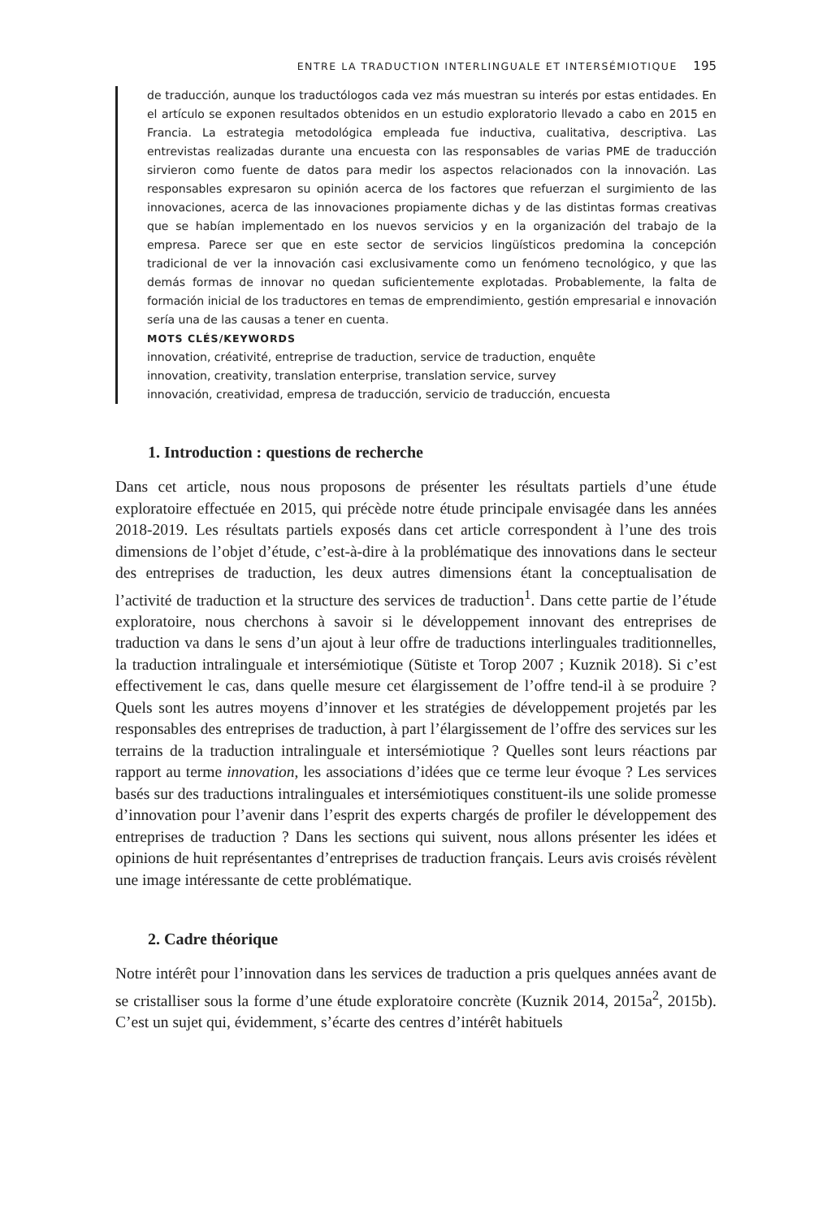ENTRE LA TRADUCTION INTERLINGUALE ET INTERSÉMIOTIQUE 195
de traducción, aunque los traductólogos cada vez más muestran su interés por estas entidades. En el artículo se exponen resultados obtenidos en un estudio exploratorio llevado a cabo en 2015 en Francia. La estrategia metodológica empleada fue inductiva, cualitativa, descriptiva. Las entrevistas realizadas durante una encuesta con las responsables de varias PME de traducción sirvieron como fuente de datos para medir los aspectos relacionados con la innovación. Las responsables expresaron su opinión acerca de los factores que refuerzan el surgimiento de las innovaciones, acerca de las innovaciones propiamente dichas y de las distintas formas creativas que se habían implementado en los nuevos servicios y en la organización del trabajo de la empresa. Parece ser que en este sector de servicios lingüísticos predomina la concepción tradicional de ver la innovación casi exclusivamente como un fenómeno tecnológico, y que las demás formas de innovar no quedan suficientemente explotadas. Probablemente, la falta de formación inicial de los traductores en temas de emprendimiento, gestión empresarial e innovación sería una de las causas a tener en cuenta.
MOTS CLÉS/KEYWORDS
innovation, créativité, entreprise de traduction, service de traduction, enquête
innovation, creativity, translation enterprise, translation service, survey
innovación, creatividad, empresa de traducción, servicio de traducción, encuesta
1. Introduction : questions de recherche
Dans cet article, nous nous proposons de présenter les résultats partiels d’une étude exploratoire effectuée en 2015, qui précède notre étude principale envisagée dans les années 2018-2019. Les résultats partiels exposés dans cet article correspondent à l’une des trois dimensions de l’objet d’étude, c’est-à-dire à la problématique des innovations dans le secteur des entreprises de traduction, les deux autres dimensions étant la conceptualisation de l’activité de traduction et la structure des services de traduction<sup>1</sup>. Dans cette partie de l’étude exploratoire, nous cherchons à savoir si le développement innovant des entreprises de traduction va dans le sens d’un ajout à leur offre de traductions interlinguales traditionnelles, la traduction intralinguale et intersémiotique (Sütiste et Torop 2007 ; Kuznik 2018). Si c’est effectivement le cas, dans quelle mesure cet élargissement de l’offre tend-il à se produire ? Quels sont les autres moyens d’innover et les stratégies de développement projetés par les responsables des entreprises de traduction, à part l’élargissement de l’offre des services sur les terrains de la traduction intralinguale et intersémiotique ? Quelles sont leurs réactions par rapport au terme innovation, les associations d’idées que ce terme leur évoque ? Les services basés sur des traductions intralinguales et intersémiotiques constituent-ils une solide promesse d’innovation pour l’avenir dans l’esprit des experts chargés de profiler le développement des entreprises de traduction ? Dans les sections qui suivent, nous allons présenter les idées et opinions de huit représentantes d’entreprises de traduction français. Leurs avis croisés révèlent une image intéressante de cette problématique.
2. Cadre théorique
Notre intérêt pour l’innovation dans les services de traduction a pris quelques années avant de se cristalliser sous la forme d’une étude exploratoire concrète (Kuznik 2014, 2015a<sup>2</sup>, 2015b). C’est un sujet qui, évidemment, s’écarte des centres d’intérêt habituels